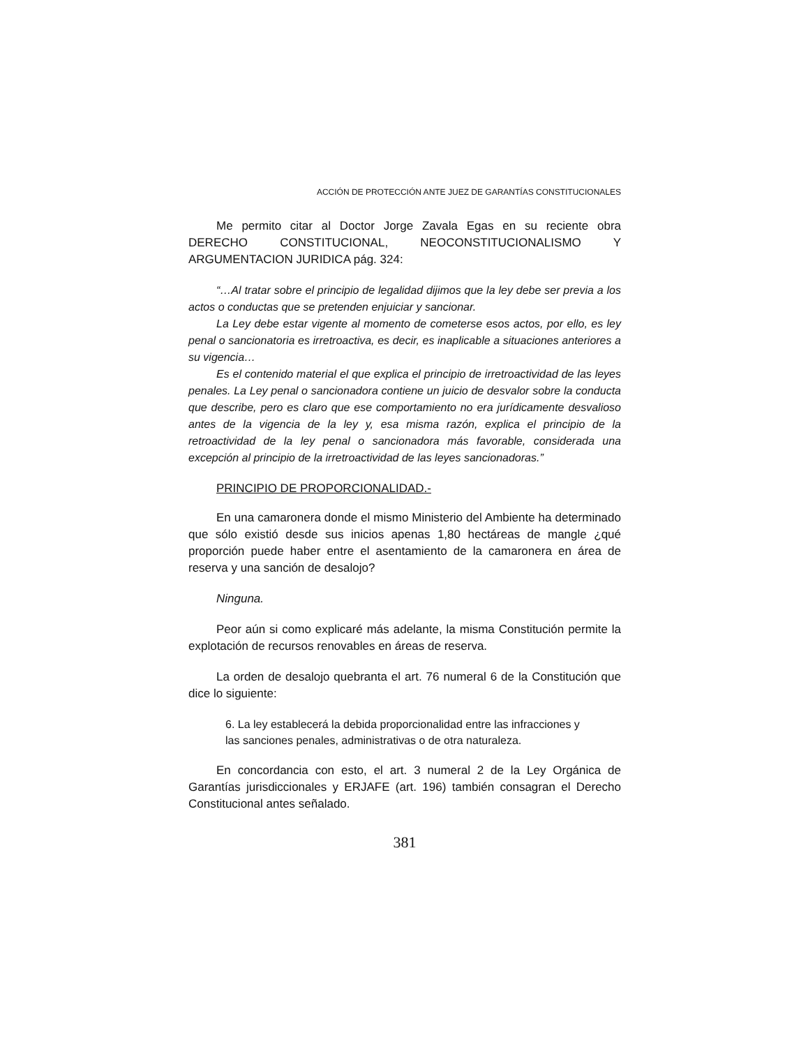ACCIÓN DE PROTECCIÓN ANTE JUEZ DE GARANTÍAS CONSTITUCIONALES
Me permito citar al Doctor Jorge Zavala Egas en su reciente obra DERECHO CONSTITUCIONAL, NEOCONSTITUCIONALISMO Y ARGUMENTACION JURIDICA pág. 324:
“…Al tratar sobre el principio de legalidad dijimos que la ley debe ser previa a los actos o conductas que se pretenden enjuiciar y sancionar.
La Ley debe estar vigente al momento de cometerse esos actos, por ello, es ley penal o sancionatoria es irretroactiva, es decir, es inaplicable a situaciones anteriores a su vigencia…
Es el contenido material el que explica el principio de irretroactividad de las leyes penales. La Ley penal o sancionadora contiene un juicio de desvalor sobre la conducta que describe, pero es claro que ese comportamiento no era jurídicamente desvalioso antes de la vigencia de la ley y, esa misma razón, explica el principio de la retroactividad de la ley penal o sancionadora más favorable, considerada una excepción al principio de la irretroactividad de las leyes sancionadoras.”
PRINCIPIO DE PROPORCIONALIDAD.-
En una camaronera donde el mismo Ministerio del Ambiente ha determinado que sólo existió desde sus inicios apenas 1,80 hectáreas de mangle ¿qué proporción puede haber entre el asentamiento de la camaronera en área de reserva y una sanción de desalojo?
Ninguna.
Peor aún si como explicaré más adelante, la misma Constitución permite la explotación de recursos renovables en áreas de reserva.
La orden de desalojo quebranta el art. 76 numeral 6 de la Constitución que dice lo siguiente:
6. La ley establecerá la debida proporcionalidad entre las infracciones y las sanciones penales, administrativas o de otra naturaleza.
En concordancia con esto, el art. 3 numeral 2 de la Ley Orgánica de Garantías jurisdiccionales y ERJAFE (art. 196) también consagran el Derecho Constitucional antes señalado.
381